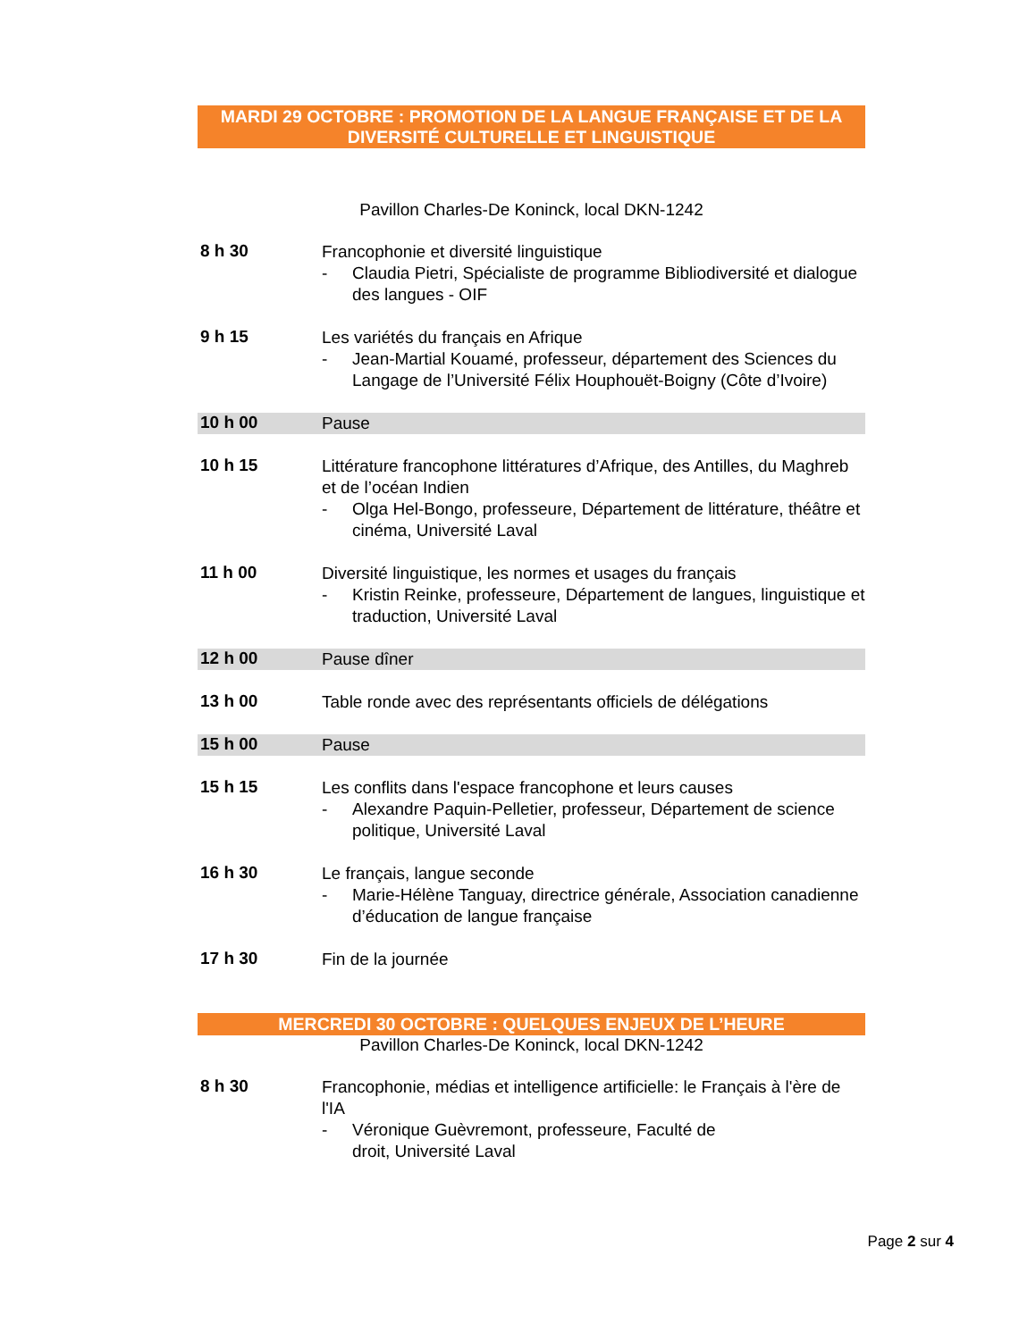MARDI 29 OCTOBRE : PROMOTION DE LA LANGUE FRANÇAISE ET DE LA DIVERSITÉ CULTURELLE ET LINGUISTIQUE
Pavillon Charles-De Koninck, local DKN-1242
8 h 30
Francophonie et diversité linguistique
- Claudia Pietri, Spécialiste de programme Bibliodiversité et dialogue des langues - OIF
9 h 15
Les variétés du français en Afrique
- Jean-Martial Kouamé, professeur, département des Sciences du Langage de l’Université Félix Houphouët-Boigny (Côte d’Ivoire)
10 h 00
Pause
10 h 15
Littérature francophone littératures d’Afrique, des Antilles, du Maghreb et de l’océan Indien
- Olga Hel-Bongo, professeure, Département de littérature, théâtre et cinéma, Université Laval
11 h 00
Diversité linguistique, les normes et usages du français
- Kristin Reinke, professeure, Département de langues, linguistique et traduction, Université Laval
12 h 00
Pause dîner
13 h 00
Table ronde avec des représentants officiels de délégations
15 h 00
Pause
15 h 15
Les conflits dans l'espace francophone et leurs causes
- Alexandre Paquin-Pelletier, professeur, Département de science politique, Université Laval
16 h 30
Le français, langue seconde
- Marie-Hélène Tanguay, directrice générale, Association canadienne d’éducation de langue française
17 h 30
Fin de la journée
MERCREDI 30 OCTOBRE : QUELQUES ENJEUX DE L’HEURE
Pavillon Charles-De Koninck, local DKN-1242
8 h 30
Francophonie, médias et intelligence artificielle: le Français à l'ère de l'IA
- Véronique Guèvremont, professeure, Faculté de
droit, Université Laval
Page 2 sur 4